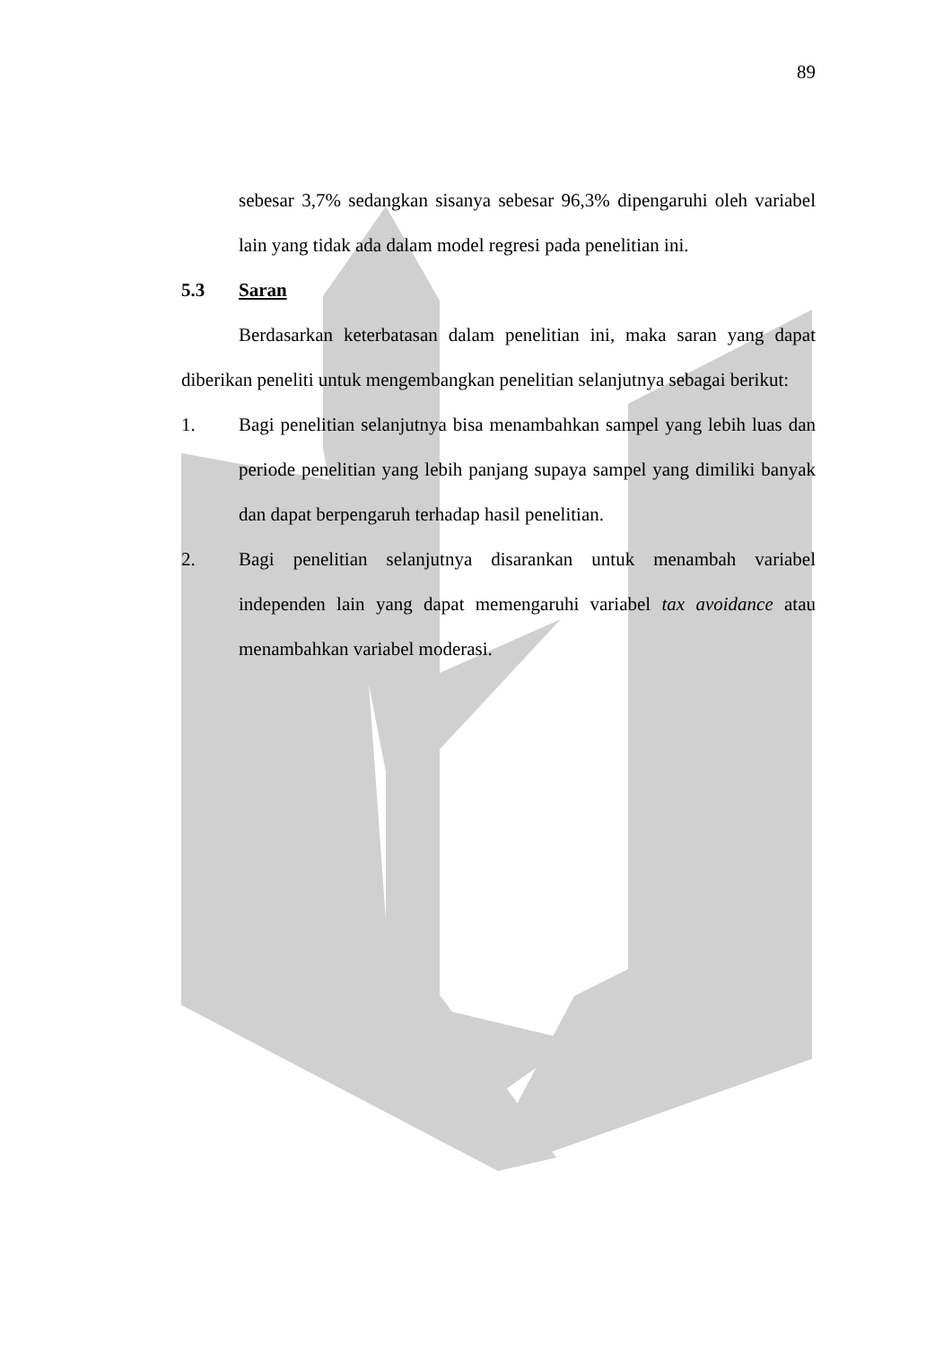89
sebesar 3,7% sedangkan sisanya sebesar 96,3% dipengaruhi oleh variabel lain yang tidak ada dalam model regresi pada penelitian ini.
5.3 Saran
Berdasarkan keterbatasan dalam penelitian ini, maka saran yang dapat diberikan peneliti untuk mengembangkan penelitian selanjutnya sebagai berikut:
1.
Bagi penelitian selanjutnya bisa menambahkan sampel yang lebih luas dan periode penelitian yang lebih panjang supaya sampel yang dimiliki banyak dan dapat berpengaruh terhadap hasil penelitian.
2.
Bagi penelitian selanjutnya disarankan untuk menambah variabel independen lain yang dapat memengaruhi variabel tax avoidance atau menambahkan variabel moderasi.